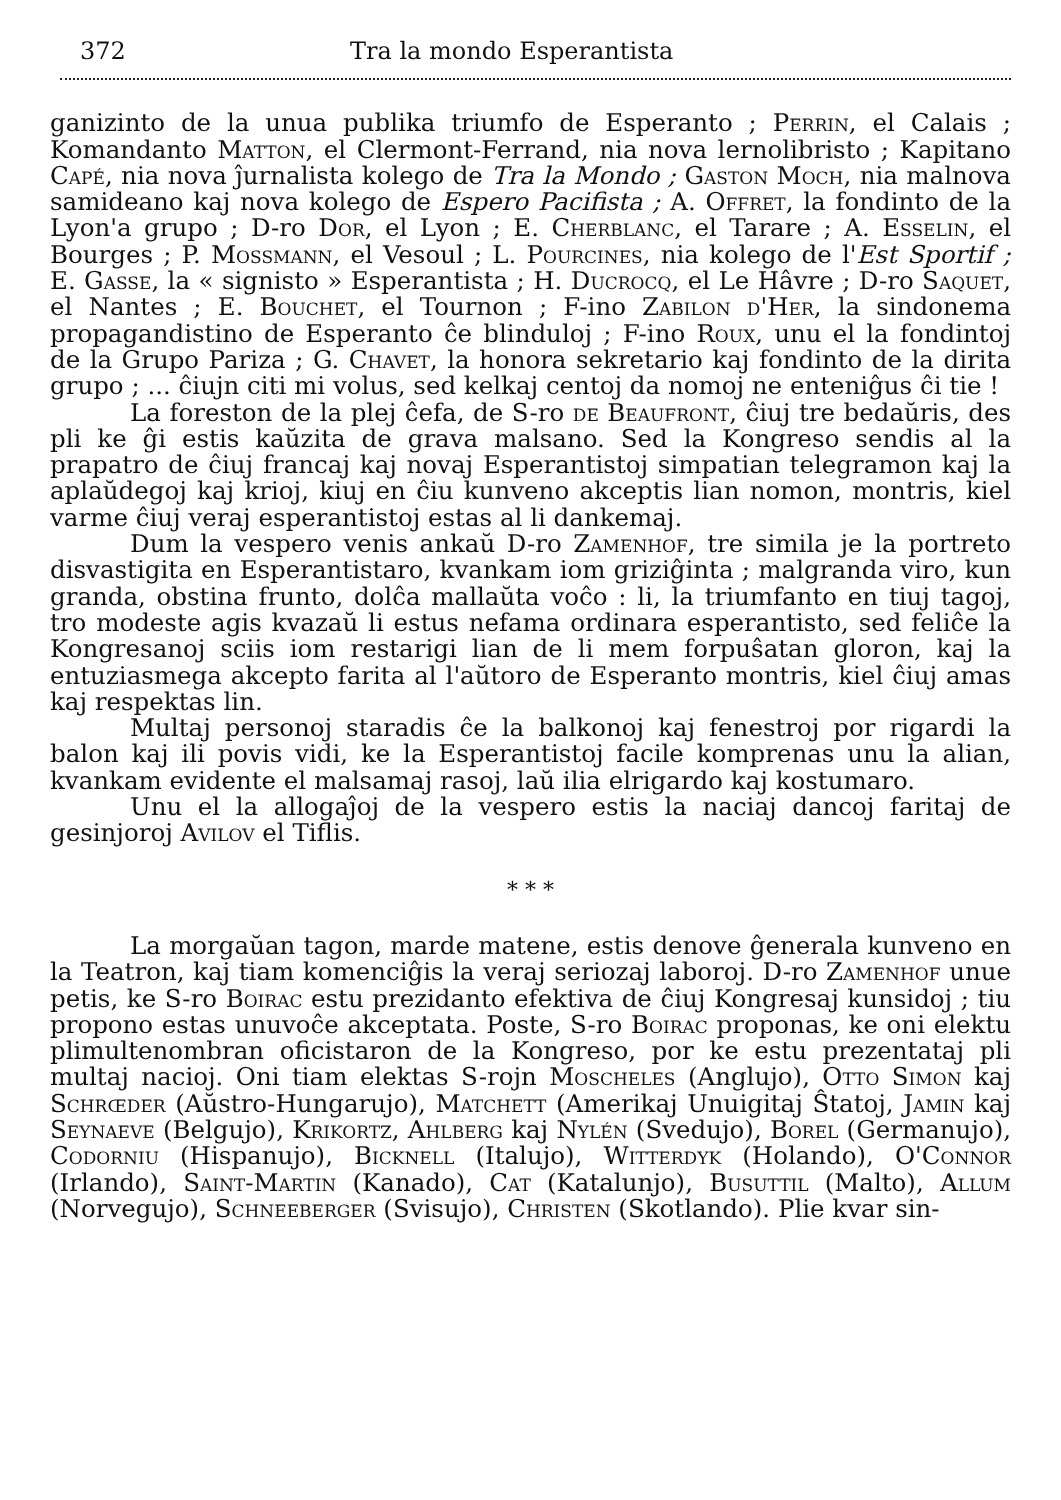372 Tra la mondo Esperantista
ganizinto de la unua publika triumfo de Esperanto ; Perrin, el Calais ; Komandanto Matton, el Clermont-Ferrand, nia nova lernolibristo ; Kapitano Capé, nia nova ĵurnalista kolego de Tra la Mondo ; Gaston Moch, nia malnova samideano kaj nova kolego de Espero Pacifista ; A. Offret, la fondinto de la Lyon'a grupo ; D-ro Dor, el Lyon ; E. Cherblanc, el Tarare ; A. Esselin, el Bourges ; P. Mossmann, el Vesoul ; L. Pourcines, nia kolego de l'Est Sportif ; E. Gasse, la « signisto » Esperantista ; H. Ducrocq, el Le Hâvre ; D-ro Saquet, el Nantes ; E. Bouchet, el Tournon ; F-ino Zabilon d'Her, la sindonema propagandistino de Esperanto ĉe blinduloj ; F-ino Roux, unu el la fondintoj de la Grupo Pariza ; G. Chavet, la honora sekretario kaj fondinto de la dirita grupo ; ... ĉiujn citi mi volus, sed kelkaj centoj da nomoj ne enteniĝus ĉi tie !
La foreston de la plej ĉefa, de S-ro de Beaufront, ĉiuj tre bedaŭris, des pli ke ĝi estis kaŭzita de grava malsano. Sed la Kongreso sendis al la prapatro de ĉiuj francaj kaj novaj Esperantistoj simpatian telegramon kaj la aplaŭdegoj kaj krioj, kiuj en ĉiu kunveno akceptis lian nomon, montris, kiel varme ĉiuj veraj esperantistoj estas al li dankemaj.
Dum la vespero venis ankaŭ D-ro Zamenhof, tre simila je la portreto disvastigita en Esperantistaro, kvankam iom griziĝinta ; malgranda viro, kun granda, obstina frunto, dolĉa mallaŭta voĉo : li, la triumfanto en tiuj tagoj, tro modeste agis kvazaŭ li estus nefama ordinara esperantisto, sed feliĉe la Kongresanoj sciis iom restarigi lian de li mem forpuŝatan gloron, kaj la entuziasmega akcepto farita al l'aŭtoro de Esperanto montris, kiel ĉiuj amas kaj respektas lin.
Multaj personoj staradis ĉe la balkonoj kaj fenestroj por rigardi la balon kaj ili povis vidi, ke la Esperantistoj facile komprenas unu la alian, kvankam evidente el malsamaj rasoj, laŭ ilia elrigardo kaj kostumaro.
Unu el la allogaĵoj de la vespero estis la naciaj dancoj faritaj de gesinjoroj Avilov el Tiflis.
* * *
La morgaŭan tagon, marde matene, estis denove ĝenerala kunveno en la Teatron, kaj tiam komenciĝis la veraj seriozaj laboroj. D-ro Zamenhof unue petis, ke S-ro Boirac estu prezidanto efektiva de ĉiuj Kongresaj kunsidoj ; tiu propono estas unuvoĉe akceptata. Poste, S-ro Boirac proponas, ke oni elektu plimultenombran oficistaron de la Kongreso, por ke estu prezentataj pli multaj nacioj. Oni tiam elektas S-rojn Moscheles (Anglujo), Otto Simon kaj Schrœder (Aŭstro-Hungarujo), Matchett (Amerikaj Unuigitaj Ŝtatoj, Jamin kaj Seynaeve (Belgujo), Krikortz, Ahlberg kaj Nylén (Svedujo), Borel (Germanujo), Codorniu (Hispanujo), Bicknell (Italujo), Witterdyk (Holando), O'Connor (Irlando), Saint-Martin (Kanado), Cat (Katalunjo), Busuttil (Malto), Allum (Norvegujo), Schneeberger (Svisujo), Christen (Skotlando). Plie kvar sin-